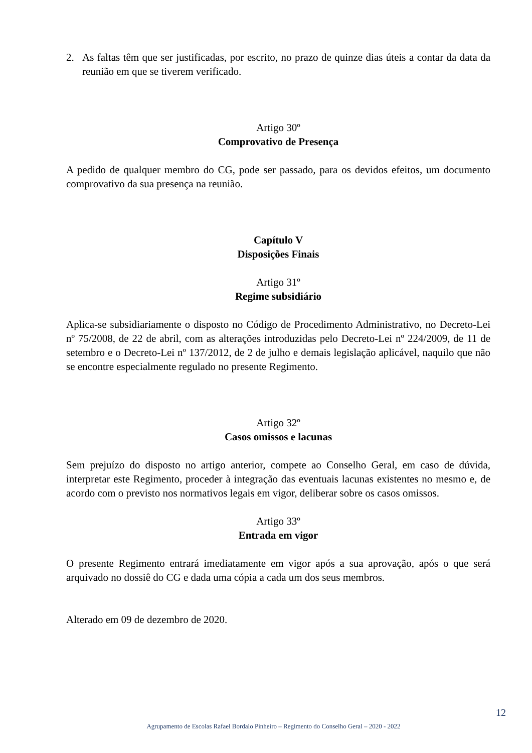2. As faltas têm que ser justificadas, por escrito, no prazo de quinze dias úteis a contar da data da reunião em que se tiverem verificado.
Artigo 30º
Comprovativo de Presença
A pedido de qualquer membro do CG, pode ser passado, para os devidos efeitos, um documento comprovativo da sua presença na reunião.
Capítulo V
Disposições Finais
Artigo 31º
Regime subsidiário
Aplica-se subsidiariamente o disposto no Código de Procedimento Administrativo, no Decreto-Lei nº 75/2008, de 22 de abril, com as alterações introduzidas pelo Decreto-Lei nº 224/2009, de 11 de setembro e o Decreto-Lei nº 137/2012, de 2 de julho e demais legislação aplicável, naquilo que não se encontre especialmente regulado no presente Regimento.
Artigo 32º
Casos omissos e lacunas
Sem prejuízo do disposto no artigo anterior, compete ao Conselho Geral, em caso de dúvida, interpretar este Regimento, proceder à integração das eventuais lacunas existentes no mesmo e, de acordo com o previsto nos normativos legais em vigor, deliberar sobre os casos omissos.
Artigo 33º
Entrada em vigor
O presente Regimento entrará imediatamente em vigor após a sua aprovação, após o que será arquivado no dossiê do CG e dada uma cópia a cada um dos seus membros.
Alterado em 09 de dezembro de 2020.
12
Agrupamento de Escolas Rafael Bordalo Pinheiro – Regimento do Conselho Geral – 2020 - 2022